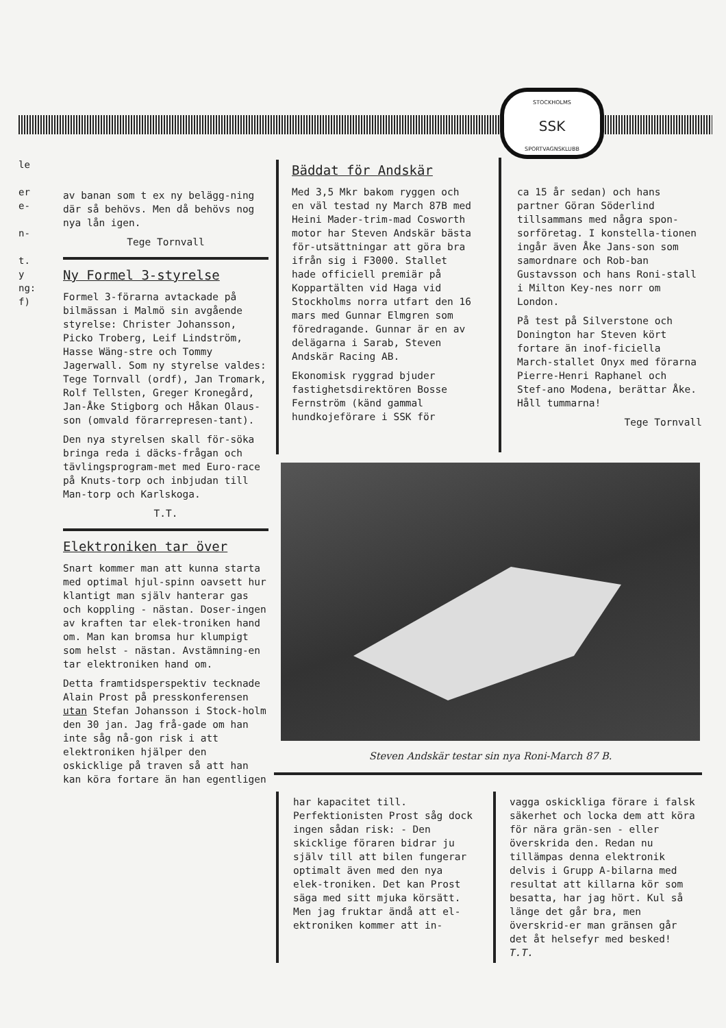STOCKHOLMS
SSK
SPORTVAGNSKLUBB
le
er
e-
n-
t.
y
ng:
f)
av banan som t ex ny belägg-ning där så behövs. Men då behövs nog nya lån igen.
Tege Tornvall
Ny Formel 3-styrelse
Formel 3-förarna avtackade på bilmässan i Malmö sin avgående styrelse: Christer Johansson, Picko Troberg, Leif Lindström, Hasse Wäng-stre och Tommy Jagerwall. Som ny styrelse valdes: Tege Tornvall (ordf), Jan Tromark, Rolf Tellsten, Greger Kronegård, Jan-Åke Stigborg och Håkan Olaus-son (omvald förarrepresen-tant).
Den nya styrelsen skall för-söka bringa reda i däcks-frågan och tävlingsprogram-met med Euro-race på Knuts-torp och inbjudan till Man-torp och Karlskoga.
T.T.
Elektroniken tar över
Snart kommer man att kunna starta med optimal hjul-spinn oavsett hur klantigt man själv hanterar gas och koppling - nästan. Doser-ingen av kraften tar elek-troniken hand om. Man kan bromsa hur klumpigt som helst - nästan. Avstämning-en tar elektroniken hand om.
Detta framtidsperspektiv tecknade Alain Prost på presskonferensen utan Stefan Johansson i Stock-holm den 30 jan. Jag frå-gade om han inte såg nå-gon risk i att elektroniken hjälper den oskicklige på traven så att han kan köra fortare än han egentligen
Bäddat för Andskär
Med 3,5 Mkr bakom ryggen och en väl testad ny March 87B med Heini Mader-trim-mad Cosworth motor har Steven Andskär bästa för-utsättningar att göra bra ifrån sig i F3000. Stallet hade officiell premiär på Koppartälten vid Haga vid Stockholms norra utfart den 16 mars med Gunnar Elmgren som föredragande. Gunnar är en av delägarna i Sarab, Steven Andskär Racing AB.
Ekonomisk ryggrad bjuder fastighetsdirektören Bosse Fernström (känd gammal hundkojeförare i SSK för
ca 15 år sedan) och hans partner Göran Söderlind tillsammans med några spon-sorföretag. I konstella-tionen ingår även Åke Jans-son som samordnare och Rob-ban Gustavsson och hans Roni-stall i Milton Key-nes norr om London.
På test på Silverstone och Donington har Steven kört fortare än inof-ficiella March-stallet Onyx med förarna Pierre-Henri Raphanel och Stef-ano Modena, berättar Åke. Håll tummarna!
Tege Tornvall
Steven Andskär testar sin nya Roni-March 87 B.
har kapacitet till. Perfektionisten Prost såg dock ingen sådan risk: - Den skicklige föraren bidrar ju själv till att bilen fungerar optimalt även med den nya elek-troniken. Det kan Prost säga med sitt mjuka körsätt. Men jag fruktar ändå att el-ektroniken kommer att in-
vagga oskickliga förare i falsk säkerhet och locka dem att köra för nära grän-sen - eller överskrida den. Redan nu tillämpas denna elektronik delvis i Grupp A-bilarna med resultat att killarna kör som besatta, har jag hört. Kul så länge det går bra, men överskrid-er man gränsen går det åt helsefyr med besked! T.T.